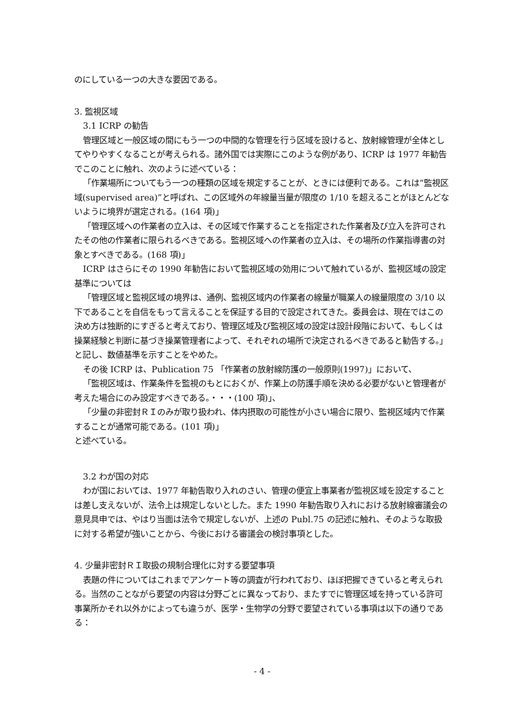のにしている一つの大きな要因である。
3. 監視区域
3.1 ICRP の勧告
管理区域と一般区域の間にもう一つの中間的な管理を行う区域を設けると、放射線管理が全体としてやりやすくなることが考えられる。諸外国では実際にこのような例があり、ICRP は 1977 年勧告でこのことに触れ、次のように述べている：
「作業場所についてもう一つの種類の区域を規定することが、ときには便利である。これは“監視区域(supervised area)”と呼ばれ、この区域外の年線量当量が限度の 1/10 を超えることがほとんどないように境界が選定される。(164 項)」
「管理区域への作業者の立入は、その区域で作業することを指定された作業者及び立入を許可されたその他の作業者に限られるべきである。監視区域への作業者の立入は、その場所の作業指導書の対象とすべきである。(168 項)」
ICRP はさらにその 1990 年勧告において監視区域の効用について触れているが、監視区域の設定基準については
「管理区域と監視区域の境界は、通例、監視区域内の作業者の線量が職業人の線量限度の 3/10 以下であることを自信をもって言えることを保証する目的で設定されてきた。委員会は、現在ではこの決め方は独断的にすぎると考えており、管理区域及び監視区域の設定は設計段階において、もしくは操業経験と判断に基づき操業管理者によって、それぞれの場所で決定されるべきであると勧告する。」
と記し、数値基準を示すことをやめた。
その後 ICRP は、Publication 75 「作業者の放射線防護の一般原則(1997)」において、
「監視区域は、作業条件を監視のもとにおくが、作業上の防護手順を決める必要がないと管理者が考えた場合にのみ設定すべきである。・・・(100 項)」、
「少量の非密封ＲＩのみが取り扱われ、体内摂取の可能性が小さい場合に限り、監視区域内で作業することが通常可能である。(101 項)」
と述べている。
3.2 わが国の対応
わが国においては、1977 年勧告取り入れのさい、管理の便宜上事業者が監視区域を設定することは差し支えないが、法令上は規定しないとした。また 1990 年勧告取り入れにおける放射線審議会の意見具申では、やはり当面は法令で規定しないが、上述の Publ.75 の記述に触れ、そのような取扱に対する希望が強いことから、今後における審議会の検討事項とした。
4. 少量非密封ＲＩ取扱の規制合理化に対する要望事項
表題の件についてはこれまでアンケート等の調査が行われており、ほぼ把握できていると考えられる。当然のことながら要望の内容は分野ごとに異なっており、またすでに管理区域を持っている許可事業所かそれ以外かによっても違うが、医学・生物学の分野で要望されている事項は以下の通りである：
- 4 -